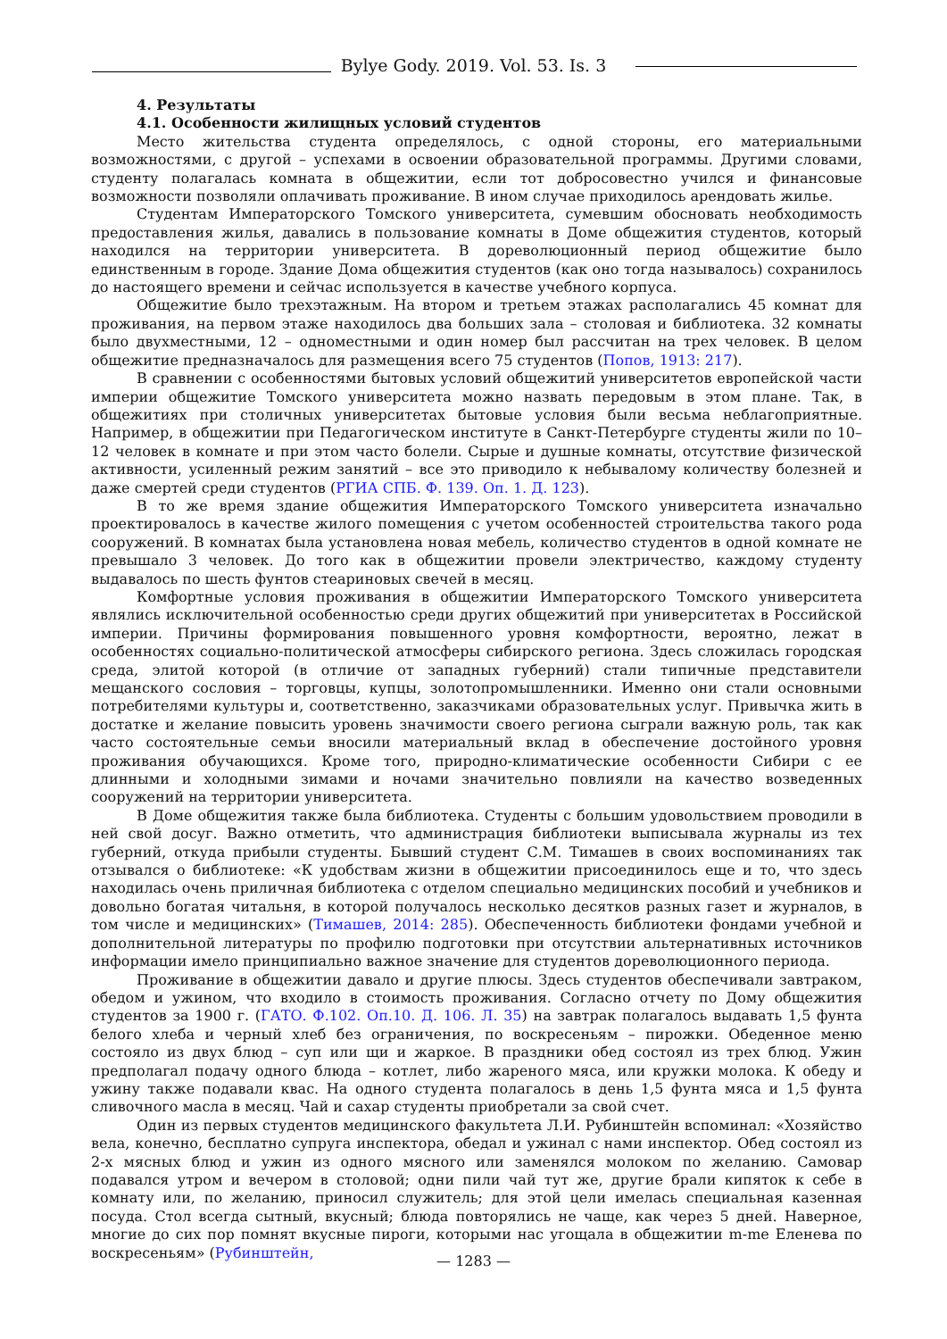Bylye Gody. 2019. Vol. 53. Is. 3
4. Результаты
4.1. Особенности жилищных условий студентов
Место жительства студента определялось, с одной стороны, его материальными возможностями, с другой – успехами в освоении образовательной программы. Другими словами, студенту полагалась комната в общежитии, если тот добросовестно учился и финансовые возможности позволяли оплачивать проживание. В ином случае приходилось арендовать жилье.
Студентам Императорского Томского университета, сумевшим обосновать необходимость предоставления жилья, давались в пользование комнаты в Доме общежития студентов, который находился на территории университета. В дореволюционный период общежитие было единственным в городе. Здание Дома общежития студентов (как оно тогда называлось) сохранилось до настоящего времени и сейчас используется в качестве учебного корпуса.
Общежитие было трехэтажным. На втором и третьем этажах располагались 45 комнат для проживания, на первом этаже находилось два больших зала – столовая и библиотека. 32 комнаты было двухместными, 12 – одноместными и один номер был рассчитан на трех человек. В целом общежитие предназначалось для размещения всего 75 студентов (Попов, 1913: 217).
В сравнении с особенностями бытовых условий общежитий университетов европейской части империи общежитие Томского университета можно назвать передовым в этом плане. Так, в общежитиях при столичных университетах бытовые условия были весьма неблагоприятные. Например, в общежитии при Педагогическом институте в Санкт-Петербурге студенты жили по 10–12 человек в комнате и при этом часто болели. Сырые и душные комнаты, отсутствие физической активности, усиленный режим занятий – все это приводило к небывалому количеству болезней и даже смертей среди студентов (РГИА СПБ. Ф. 139. Оп. 1. Д. 123).
В то же время здание общежития Императорского Томского университета изначально проектировалось в качестве жилого помещения с учетом особенностей строительства такого рода сооружений. В комнатах была установлена новая мебель, количество студентов в одной комнате не превышало 3 человек. До того как в общежитии провели электричество, каждому студенту выдавалось по шесть фунтов стеариновых свечей в месяц.
Комфортные условия проживания в общежитии Императорского Томского университета являлись исключительной особенностью среди других общежитий при университетах в Российской империи. Причины формирования повышенного уровня комфортности, вероятно, лежат в особенностях социально-политической атмосферы сибирского региона. Здесь сложилась городская среда, элитой которой (в отличие от западных губерний) стали типичные представители мещанского сословия – торговцы, купцы, золотопромышленники. Именно они стали основными потребителями культуры и, соответственно, заказчиками образовательных услуг. Привычка жить в достатке и желание повысить уровень значимости своего региона сыграли важную роль, так как часто состоятельные семьи вносили материальный вклад в обеспечение достойного уровня проживания обучающихся. Кроме того, природно-климатические особенности Сибири с ее длинными и холодными зимами и ночами значительно повлияли на качество возведенных сооружений на территории университета.
В Доме общежития также была библиотека. Студенты с большим удовольствием проводили в ней свой досуг. Важно отметить, что администрация библиотеки выписывала журналы из тех губерний, откуда прибыли студенты. Бывший студент С.М. Тимашев в своих воспоминаниях так отзывался о библиотеке: «К удобствам жизни в общежитии присоединилось еще и то, что здесь находилась очень приличная библиотека с отделом специально медицинских пособий и учебников и довольно богатая читальня, в которой получалось несколько десятков разных газет и журналов, в том числе и медицинских» (Тимашев, 2014: 285). Обеспеченность библиотеки фондами учебной и дополнительной литературы по профилю подготовки при отсутствии альтернативных источников информации имело принципиально важное значение для студентов дореволюционного периода.
Проживание в общежитии давало и другие плюсы. Здесь студентов обеспечивали завтраком, обедом и ужином, что входило в стоимость проживания. Согласно отчету по Дому общежития студентов за 1900 г. (ГАТО. Ф.102. Оп.10. Д. 106. Л. 35) на завтрак полагалось выдавать 1,5 фунта белого хлеба и черный хлеб без ограничения, по воскресеньям – пирожки. Обеденное меню состояло из двух блюд – суп или щи и жаркое. В праздники обед состоял из трех блюд. Ужин предполагал подачу одного блюда – котлет, либо жареного мяса, или кружки молока. К обеду и ужину также подавали квас. На одного студента полагалось в день 1,5 фунта мяса и 1,5 фунта сливочного масла в месяц. Чай и сахар студенты приобретали за свой счет.
Один из первых студентов медицинского факультета Л.И. Рубинштейн вспоминал: «Хозяйство вела, конечно, бесплатно супруга инспектора, обедал и ужинал с нами инспектор. Обед состоял из 2-х мясных блюд и ужин из одного мясного или заменялся молоком по желанию. Самовар подавался утром и вечером в столовой; одни пили чай тут же, другие брали кипяток к себе в комнату или, по желанию, приносил служитель; для этой цели имелась специальная казенная посуда. Стол всегда сытный, вкусный; блюда повторялись не чаще, как через 5 дней. Наверное, многие до сих пор помнят вкусные пироги, которыми нас угощала в общежитии m-me Еленева по воскресеньям» (Рубинштейн,
— 1283 —